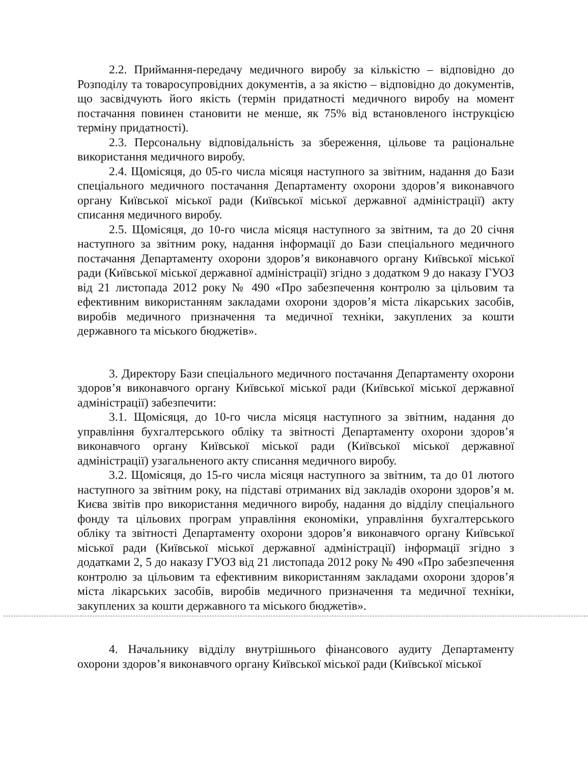2.2. Приймання-передачу медичного виробу за кількістю – відповідно до Розподілу та товаросупровідних документів, а за якістю – відповідно до документів, що засвідчують його якість (термін придатності медичного виробу на момент постачання повинен становити не менше, як 75% від встановленого інструкцією терміну придатності).
2.3. Персональну відповідальність за збереження, цільове та раціональне використання медичного виробу.
2.4. Щомісяця, до 05-го числа місяця наступного за звітним, надання до Бази спеціального медичного постачання Департаменту охорони здоров’я виконавчого органу Київської міської ради (Київської міської державної адміністрації) акту списання медичного виробу.
2.5. Щомісяця, до 10-го числа місяця наступного за звітним, та до 20 січня наступного за звітним року, надання інформації до Бази спеціального медичного постачання Департаменту охорони здоров’я виконавчого органу Київської міської ради (Київської міської державної адміністрації) згідно з додатком 9 до наказу ГУОЗ від 21 листопада 2012 року № 490 «Про забезпечення контролю за цільовим та ефективним використанням закладами охорони здоров’я міста лікарських засобів, виробів медичного призначення та медичної техніки, закуплених за кошти державного та міського бюджетів».
3. Директору Бази спеціального медичного постачання Департаменту охорони здоров’я виконавчого органу Київської міської ради (Київської міської державної адміністрації) забезпечити:
3.1. Щомісяця, до 10-го числа місяця наступного за звітним, надання до управління бухгалтерського обліку та звітності Департаменту охорони здоров’я виконавчого органу Київської міської ради (Київської міської державної адміністрації) узагальненого акту списання медичного виробу.
3.2. Щомісяця, до 15-го числа місяця наступного за звітним, та до 01 лютого наступного за звітним року, на підставі отриманих від закладів охорони здоров’я м. Києва звітів про використання медичного виробу, надання до відділу спеціального фонду та цільових програм управління економіки, управління бухгалтерського обліку та звітності Департаменту охорони здоров’я виконавчого органу Київської міської ради (Київської міської державної адміністрації) інформації згідно з додатками 2, 5 до наказу ГУОЗ від 21 листопада 2012 року № 490 «Про забезпечення контролю за цільовим та ефективним використанням закладами охорони здоров’я міста лікарських засобів, виробів медичного призначення та медичної техніки, закуплених за кошти державного та міського бюджетів».
4. Начальнику відділу внутрішнього фінансового аудиту Департаменту охорони здоров’я виконавчого органу Київської міської ради (Київської міської